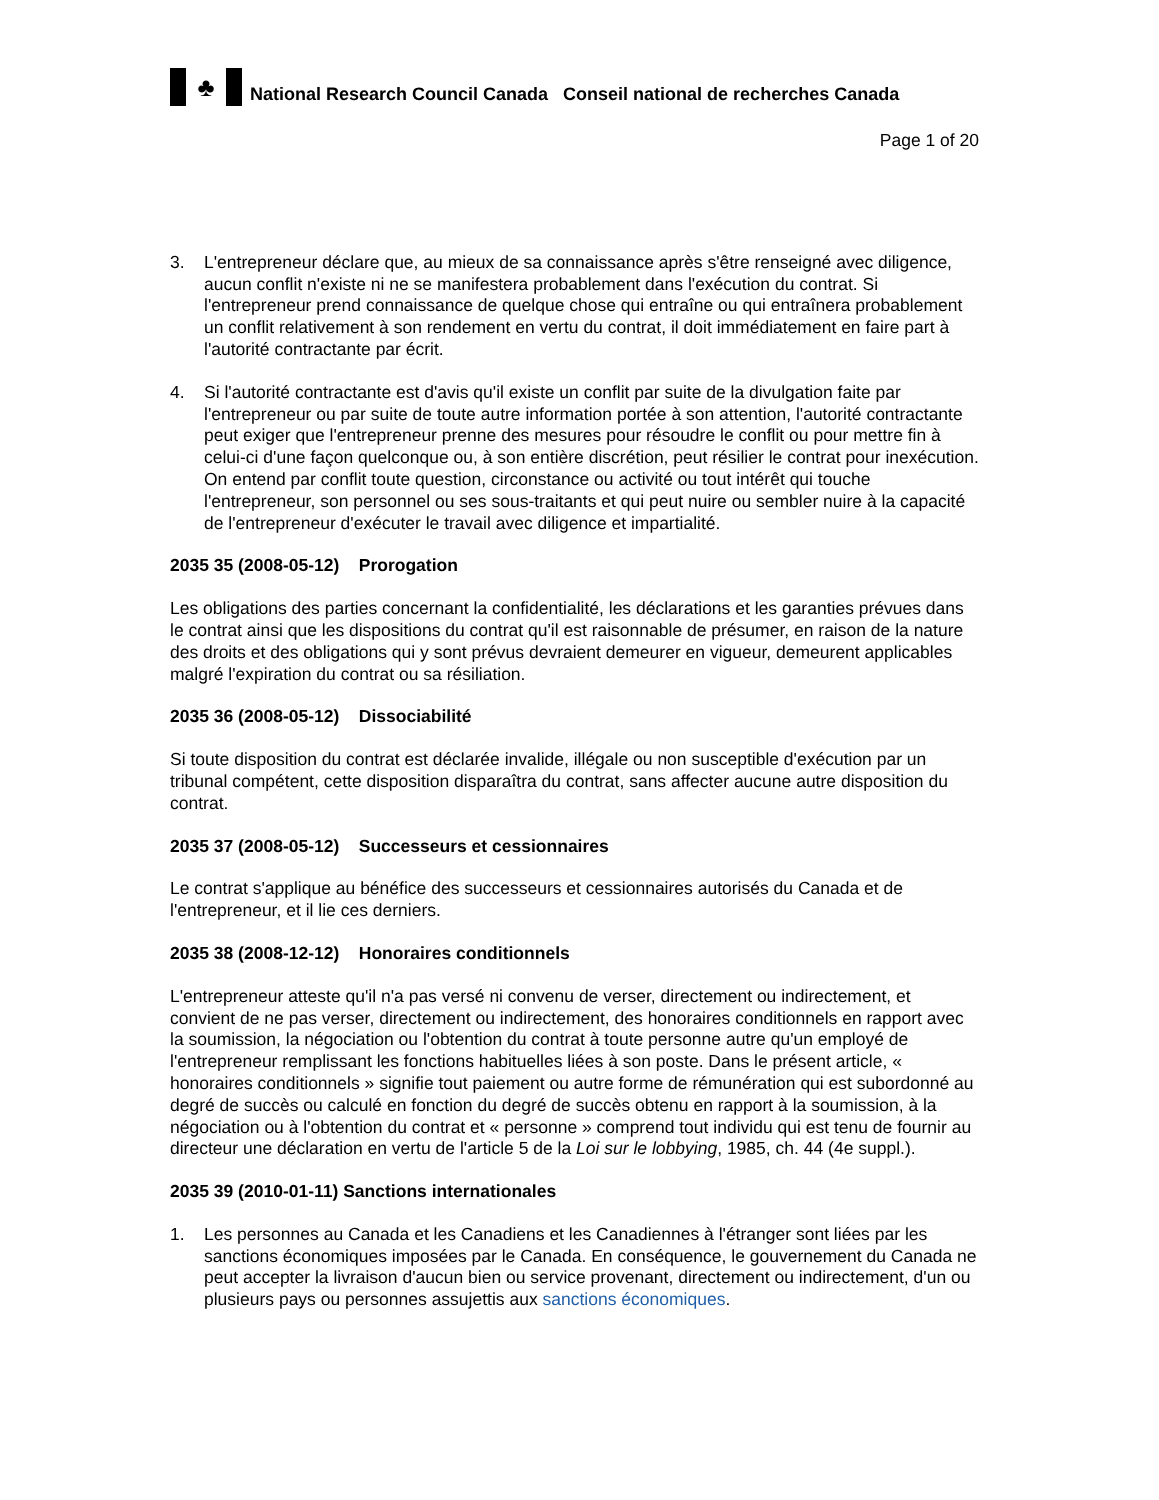♣ National Research Council Canada Conseil national de recherches Canada
Page 1 of 20
3. L'entrepreneur déclare que, au mieux de sa connaissance après s'être renseigné avec diligence, aucun conflit n'existe ni ne se manifestera probablement dans l'exécution du contrat. Si l'entrepreneur prend connaissance de quelque chose qui entraîne ou qui entraînera probablement un conflit relativement à son rendement en vertu du contrat, il doit immédiatement en faire part à l'autorité contractante par écrit.
4. Si l'autorité contractante est d'avis qu'il existe un conflit par suite de la divulgation faite par l'entrepreneur ou par suite de toute autre information portée à son attention, l'autorité contractante peut exiger que l'entrepreneur prenne des mesures pour résoudre le conflit ou pour mettre fin à celui-ci d'une façon quelconque ou, à son entière discrétion, peut résilier le contrat pour inexécution. On entend par conflit toute question, circonstance ou activité ou tout intérêt qui touche l'entrepreneur, son personnel ou ses sous-traitants et qui peut nuire ou sembler nuire à la capacité de l'entrepreneur d'exécuter le travail avec diligence et impartialité.
2035 35 (2008-05-12) Prorogation
Les obligations des parties concernant la confidentialité, les déclarations et les garanties prévues dans le contrat ainsi que les dispositions du contrat qu'il est raisonnable de présumer, en raison de la nature des droits et des obligations qui y sont prévus devraient demeurer en vigueur, demeurent applicables malgré l'expiration du contrat ou sa résiliation.
2035 36 (2008-05-12) Dissociabilité
Si toute disposition du contrat est déclarée invalide, illégale ou non susceptible d'exécution par un tribunal compétent, cette disposition disparaîtra du contrat, sans affecter aucune autre disposition du contrat.
2035 37 (2008-05-12) Successeurs et cessionnaires
Le contrat s'applique au bénéfice des successeurs et cessionnaires autorisés du Canada et de l'entrepreneur, et il lie ces derniers.
2035 38 (2008-12-12) Honoraires conditionnels
L'entrepreneur atteste qu'il n'a pas versé ni convenu de verser, directement ou indirectement, et convient de ne pas verser, directement ou indirectement, des honoraires conditionnels en rapport avec la soumission, la négociation ou l'obtention du contrat à toute personne autre qu'un employé de l'entrepreneur remplissant les fonctions habituelles liées à son poste. Dans le présent article, « honoraires conditionnels » signifie tout paiement ou autre forme de rémunération qui est subordonné au degré de succès ou calculé en fonction du degré de succès obtenu en rapport à la soumission, à la négociation ou à l'obtention du contrat et « personne » comprend tout individu qui est tenu de fournir au directeur une déclaration en vertu de l'article 5 de la Loi sur le lobbying, 1985, ch. 44 (4e suppl.).
2035 39 (2010-01-11) Sanctions internationales
1. Les personnes au Canada et les Canadiens et les Canadiennes à l'étranger sont liées par les sanctions économiques imposées par le Canada. En conséquence, le gouvernement du Canada ne peut accepter la livraison d'aucun bien ou service provenant, directement ou indirectement, d'un ou plusieurs pays ou personnes assujettis aux sanctions économiques.